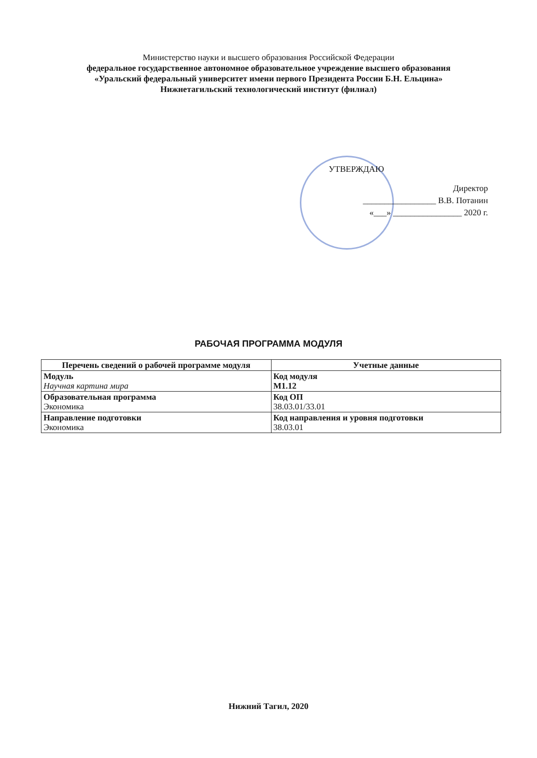Министерство науки и высшего образования Российской Федерации
федеральное государственное автономное образовательное учреждение высшего образования
«Уральский федеральный университет имени первого Президента России Б.Н. Ельцина»
Нижнетагильский технологический институт (филиал)
УТВЕРЖДАЮ
Директор
_________________ В.В. Потанин
«___» ________________ 2020 г.
РАБОЧАЯ ПРОГРАММА МОДУЛЯ
| Перечень сведений о рабочей программе модуля | Учетные данные |
| --- | --- |
| Модуль Научная картина мира | Код модуля М1.12 |
| Образовательная программа Экономика | Код ОП 38.03.01/33.01 |
| Направление подготовки Экономика | Код направления и уровня подготовки 38.03.01 |
Нижний Тагил, 2020